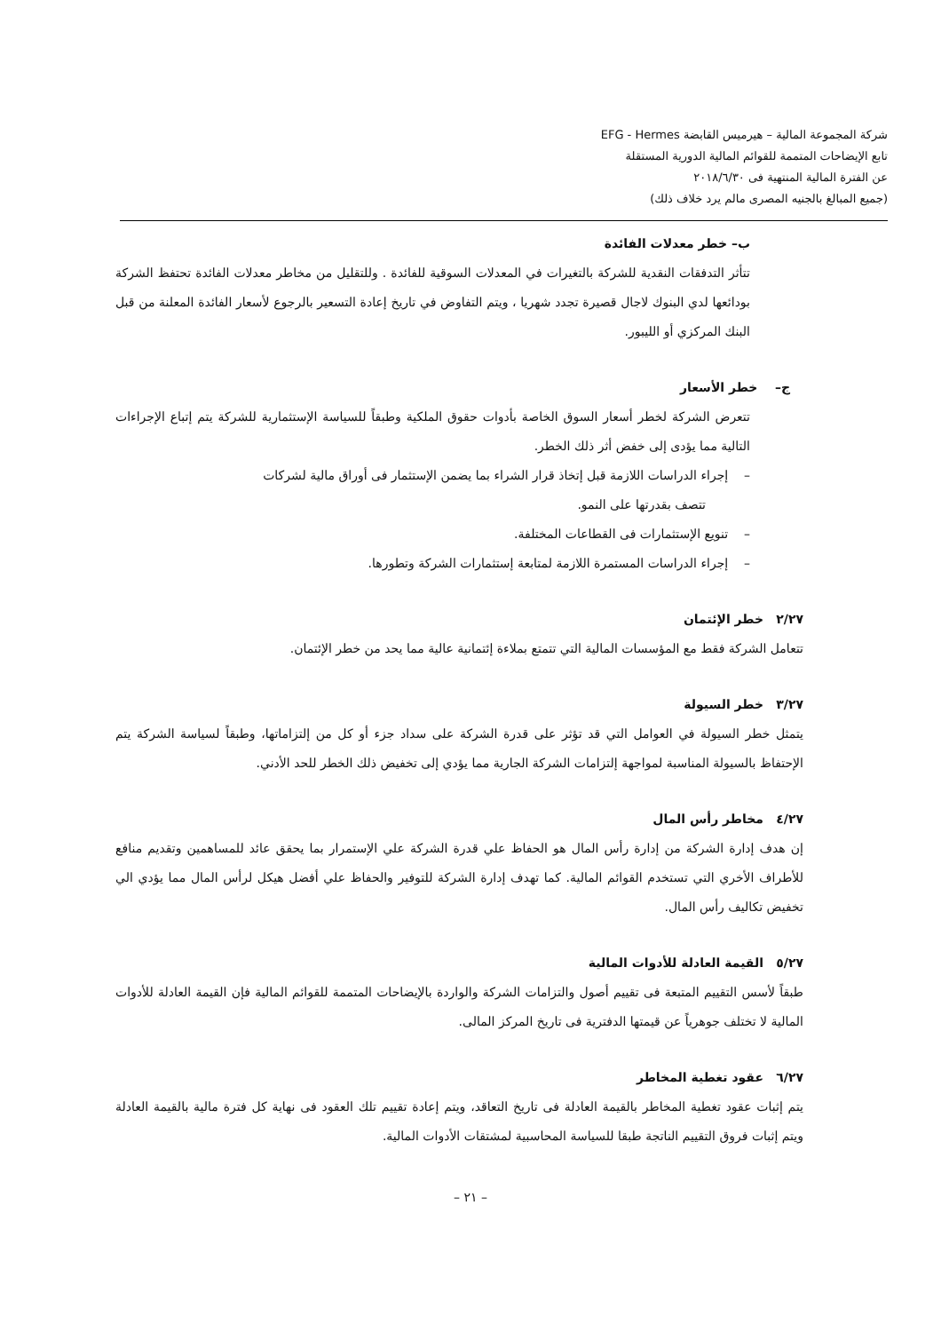شركة المجموعة المالية – هيرميس القابضة EFG - Hermes
تابع الإيضاحات المتممة للقوائم المالية الدورية المستقلة
عن الفترة المالية المنتهية فى ٢٠١٨/٦/٣٠
(جميع المبالغ بالجنيه المصرى مالم يرد خلاف ذلك)
ب– خطر معدلات الفائدة
تتأثر التدفقات النقدية للشركة بالتغيرات في المعدلات السوقية للفائدة . وللتقليل من مخاطر معدلات الفائدة تحتفظ الشركة بودائعها لدي البنوك لاجال قصيرة تجدد شهريا ، ويتم التفاوض في تاريخ إعادة التسعير بالرجوع لأسعار الفائدة المعلنة من قبل البنك المركزي أو الليبور.
ج– خطر الأسعار
تتعرض الشركة لخطر أسعار السوق الخاصة بأدوات حقوق الملكية وطبقاً للسياسة الإستثمارية للشركة يتم إتباع الإجراءات التالية مما يؤدى إلى خفض أثر ذلك الخطر.
– إجراء الدراسات اللازمة قبل إتخاذ قرار الشراء بما يضمن الإستثمار فى أوراق مالية لشركات
تتصف بقدرتها على النمو.
– تنويع الإستثمارات فى القطاعات المختلفة.
– إجراء الدراسات المستمرة اللازمة لمتابعة إستثمارات الشركة وتطورها.
٢/٢٧ خطر الإئتمان
تتعامل الشركة فقط مع المؤسسات المالية التي تتمتع بملاءة إئتمانية عالية مما يحد من خطر الإئتمان.
٣/٢٧ خطر السيولة
يتمثل خطر السيولة في العوامل التي قد تؤثر على قدرة الشركة على سداد جزء أو كل من إلتزاماتها، وطبقاً لسياسة الشركة يتم الإحتفاظ بالسيولة المناسبة لمواجهة إلتزامات الشركة الجارية مما يؤدي إلى تخفيض ذلك الخطر للحد الأدني.
٤/٢٧ مخاطر رأس المال
إن هدف إدارة الشركة من إدارة رأس المال هو الحفاظ علي قدرة الشركة علي الإستمرار بما يحقق عائد للمساهمين وتقديم منافع للأطراف الأخري التي تستخدم القوائم المالية. كما تهدف إدارة الشركة للتوفير والحفاظ علي أفضل هيكل لرأس المال مما يؤدي الي تخفيض تكاليف رأس المال.
٥/٢٧ القيمة العادلة للأدوات المالية
طبقاً لأسس التقييم المتبعة فى تقييم أصول والتزامات الشركة والواردة بالإيضاحات المتممة للقوائم المالية فإن القيمة العادلة للأدوات المالية لا تختلف جوهرياً عن قيمتها الدفترية فى تاريخ المركز المالى.
٦/٢٧ عقود تغطية المخاطر
يتم إثبات عقود تغطية المخاطر بالقيمة العادلة فى تاريخ التعاقد، ويتم إعادة تقييم تلك العقود فى نهاية كل فترة مالية بالقيمة العادلة ويتم إثبات فروق التقييم الناتجة طبقا للسياسة المحاسبية لمشتقات الأدوات المالية.
– ٢١ –